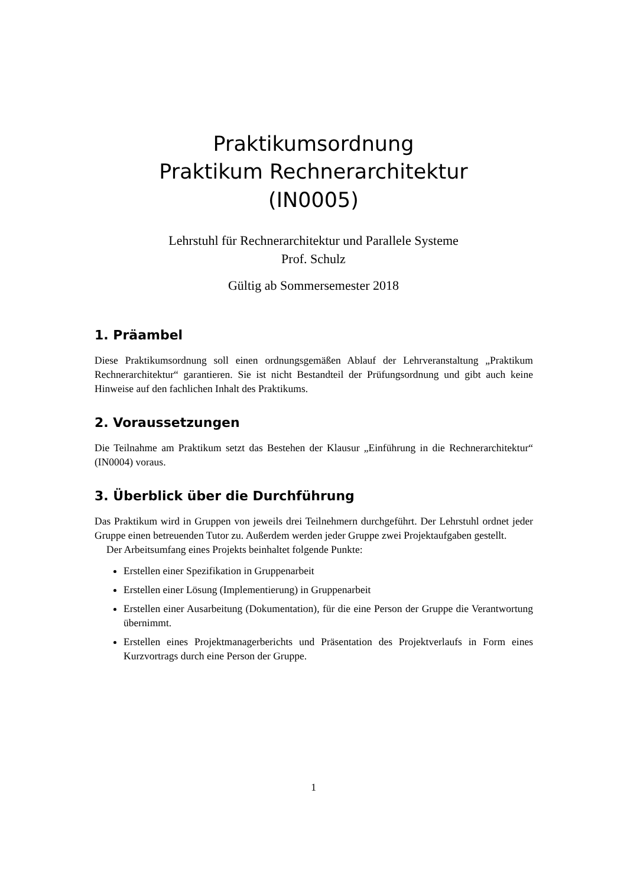Praktikumsordnung
Praktikum Rechnerarchitektur
(IN0005)
Lehrstuhl für Rechnerarchitektur und Parallele Systeme
Prof. Schulz
Gültig ab Sommersemester 2018
1. Präambel
Diese Praktikumsordnung soll einen ordnungsgemäßen Ablauf der Lehrveranstaltung „Praktikum Rechnerarchitektur“ garantieren. Sie ist nicht Bestandteil der Prüfungsordnung und gibt auch keine Hinweise auf den fachlichen Inhalt des Praktikums.
2. Voraussetzungen
Die Teilnahme am Praktikum setzt das Bestehen der Klausur „Einführung in die Rechnerarchitektur“ (IN0004) voraus.
3. Überblick über die Durchführung
Das Praktikum wird in Gruppen von jeweils drei Teilnehmern durchgeführt. Der Lehrstuhl ordnet jeder Gruppe einen betreuenden Tutor zu. Außerdem werden jeder Gruppe zwei Projektaufgaben gestellt.
Der Arbeitsumfang eines Projekts beinhaltet folgende Punkte:
Erstellen einer Spezifikation in Gruppenarbeit
Erstellen einer Lösung (Implementierung) in Gruppenarbeit
Erstellen einer Ausarbeitung (Dokumentation), für die eine Person der Gruppe die Verantwortung übernimmt.
Erstellen eines Projektmanagerberichts und Präsentation des Projektverlaufs in Form eines Kurzvortrags durch eine Person der Gruppe.
1